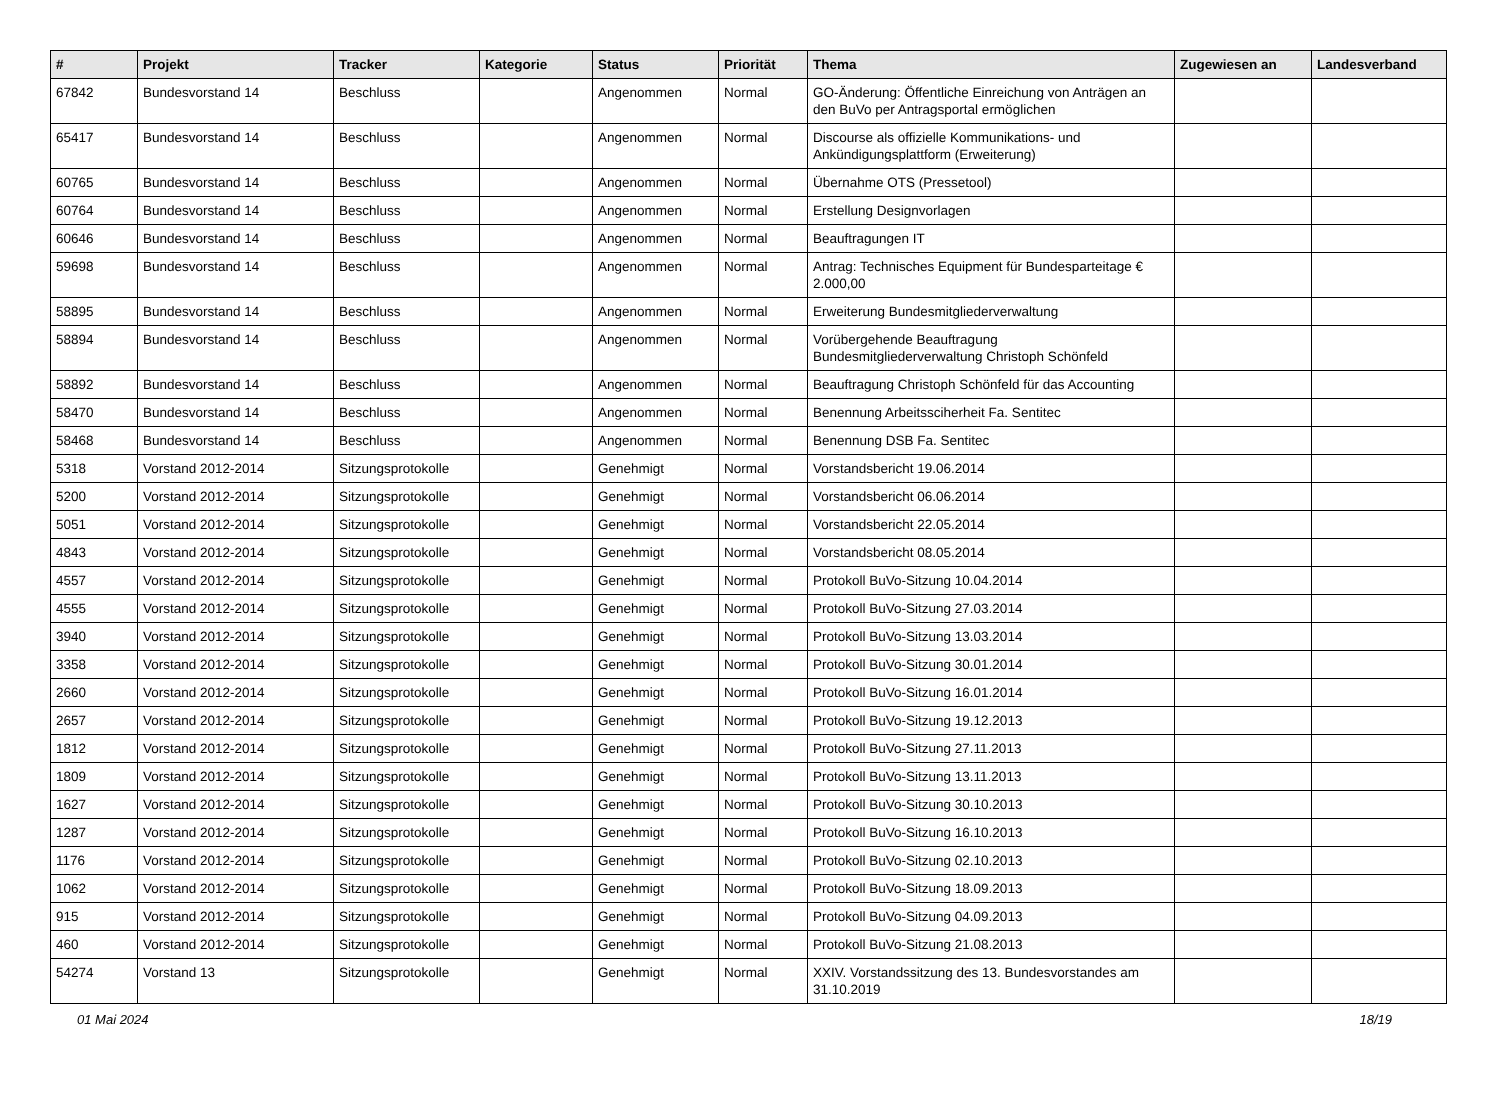| # | Projekt | Tracker | Kategorie | Status | Priorität | Thema | Zugewiesen an | Landesverband |
| --- | --- | --- | --- | --- | --- | --- | --- | --- |
| 67842 | Bundesvorstand 14 | Beschluss | | Angenommen | Normal | GO-Änderung: Öffentliche Einreichung von Anträgen an den BuVo per Antragsportal ermöglichen | | |
| 65417 | Bundesvorstand 14 | Beschluss | | Angenommen | Normal | Discourse als offizielle Kommunikations- und Ankündigungsplattform (Erweiterung) | | |
| 60765 | Bundesvorstand 14 | Beschluss | | Angenommen | Normal | Übernahme OTS (Pressetool) | | |
| 60764 | Bundesvorstand 14 | Beschluss | | Angenommen | Normal | Erstellung Designvorlagen | | |
| 60646 | Bundesvorstand 14 | Beschluss | | Angenommen | Normal | Beauftragungen IT | | |
| 59698 | Bundesvorstand 14 | Beschluss | | Angenommen | Normal | Antrag: Technisches Equipment für Bundesparteitage € 2.000,00 | | |
| 58895 | Bundesvorstand 14 | Beschluss | | Angenommen | Normal | Erweiterung Bundesmitgliederverwaltung | | |
| 58894 | Bundesvorstand 14 | Beschluss | | Angenommen | Normal | Vorübergehende Beauftragung Bundesmitgliederverwaltung Christoph Schönfeld | | |
| 58892 | Bundesvorstand 14 | Beschluss | | Angenommen | Normal | Beauftragung Christoph Schönfeld für das Accounting | | |
| 58470 | Bundesvorstand 14 | Beschluss | | Angenommen | Normal | Benennung Arbeitssciherheit Fa. Sentitec | | |
| 58468 | Bundesvorstand 14 | Beschluss | | Angenommen | Normal | Benennung DSB Fa. Sentitec | | |
| 5318 | Vorstand 2012-2014 | Sitzungsprotokolle | | Genehmigt | Normal | Vorstandsbericht 19.06.2014 | | |
| 5200 | Vorstand 2012-2014 | Sitzungsprotokolle | | Genehmigt | Normal | Vorstandsbericht 06.06.2014 | | |
| 5051 | Vorstand 2012-2014 | Sitzungsprotokolle | | Genehmigt | Normal | Vorstandsbericht 22.05.2014 | | |
| 4843 | Vorstand 2012-2014 | Sitzungsprotokolle | | Genehmigt | Normal | Vorstandsbericht 08.05.2014 | | |
| 4557 | Vorstand 2012-2014 | Sitzungsprotokolle | | Genehmigt | Normal | Protokoll BuVo-Sitzung 10.04.2014 | | |
| 4555 | Vorstand 2012-2014 | Sitzungsprotokolle | | Genehmigt | Normal | Protokoll BuVo-Sitzung 27.03.2014 | | |
| 3940 | Vorstand 2012-2014 | Sitzungsprotokolle | | Genehmigt | Normal | Protokoll BuVo-Sitzung 13.03.2014 | | |
| 3358 | Vorstand 2012-2014 | Sitzungsprotokolle | | Genehmigt | Normal | Protokoll BuVo-Sitzung 30.01.2014 | | |
| 2660 | Vorstand 2012-2014 | Sitzungsprotokolle | | Genehmigt | Normal | Protokoll BuVo-Sitzung 16.01.2014 | | |
| 2657 | Vorstand 2012-2014 | Sitzungsprotokolle | | Genehmigt | Normal | Protokoll BuVo-Sitzung 19.12.2013 | | |
| 1812 | Vorstand 2012-2014 | Sitzungsprotokolle | | Genehmigt | Normal | Protokoll BuVo-Sitzung 27.11.2013 | | |
| 1809 | Vorstand 2012-2014 | Sitzungsprotokolle | | Genehmigt | Normal | Protokoll BuVo-Sitzung 13.11.2013 | | |
| 1627 | Vorstand 2012-2014 | Sitzungsprotokolle | | Genehmigt | Normal | Protokoll BuVo-Sitzung 30.10.2013 | | |
| 1287 | Vorstand 2012-2014 | Sitzungsprotokolle | | Genehmigt | Normal | Protokoll BuVo-Sitzung 16.10.2013 | | |
| 1176 | Vorstand 2012-2014 | Sitzungsprotokolle | | Genehmigt | Normal | Protokoll BuVo-Sitzung 02.10.2013 | | |
| 1062 | Vorstand 2012-2014 | Sitzungsprotokolle | | Genehmigt | Normal | Protokoll BuVo-Sitzung 18.09.2013 | | |
| 915 | Vorstand 2012-2014 | Sitzungsprotokolle | | Genehmigt | Normal | Protokoll BuVo-Sitzung 04.09.2013 | | |
| 460 | Vorstand 2012-2014 | Sitzungsprotokolle | | Genehmigt | Normal | Protokoll BuVo-Sitzung 21.08.2013 | | |
| 54274 | Vorstand 13 | Sitzungsprotokolle | | Genehmigt | Normal | XXIV. Vorstandssitzung des 13. Bundesvorstandes am 31.10.2019 | | |
01 Mai 2024 18/19